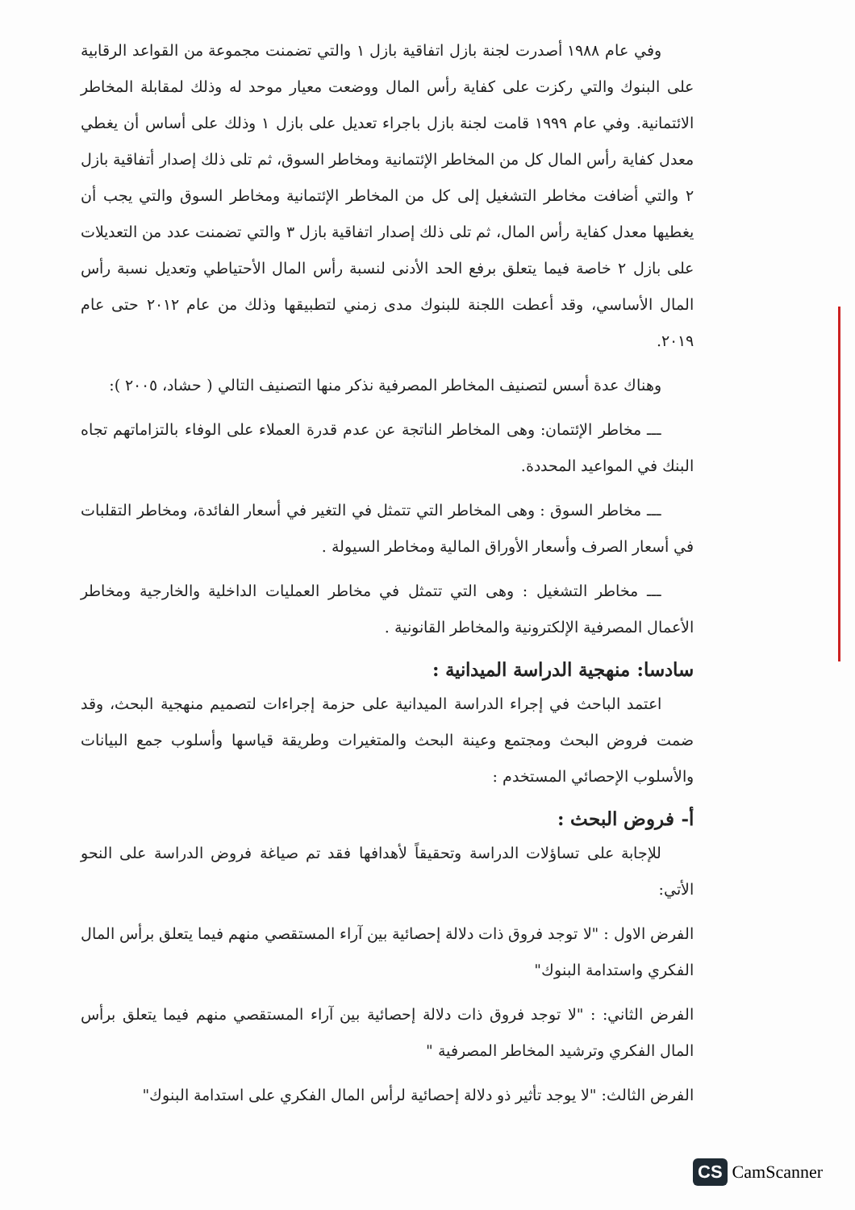وفي عام ١٩٨٨ أصدرت لجنة بازل اتفاقية بازل ١ والتي تضمنت مجموعة من القواعد الرقابية على البنوك والتي ركزت على كفاية رأس المال ووضعت معيار موحد له وذلك لمقابلة المخاطر الائتمانية. وفي عام ١٩٩٩ قامت لجنة بازل باجراء تعديل على بازل ١ وذلك على أساس أن يغطي معدل كفاية رأس المال كل من المخاطر الإئتمانية ومخاطر السوق، ثم تلى ذلك إصدار أتفاقية بازل ٢ والتي أضافت مخاطر التشغيل إلى كل من المخاطر الإئتمانية ومخاطر السوق والتي يجب أن يغطيها معدل كفاية رأس المال، ثم تلى ذلك إصدار اتفاقية بازل ٣ والتي تضمنت عدد من التعديلات على بازل ٢ خاصة فيما يتعلق برفع الحد الأدنى لنسبة رأس المال الأحتياطي وتعديل نسبة رأس المال الأساسي، وقد أعطت اللجنة للبنوك مدى زمني لتطبيقها وذلك من عام ٢٠١٢ حتى عام ٢٠١٩.
وهناك عدة أسس لتصنيف المخاطر المصرفية نذكر منها التصنيف التالي ( حشاد، ٢٠٠٥ ):
ـــ مخاطر الإئتمان: وهى المخاطر الناتجة عن عدم قدرة العملاء على الوفاء بالتزاماتهم تجاه البنك في المواعيد المحددة.
ـــ مخاطر السوق : وهى المخاطر التي تتمثل في التغير في أسعار الفائدة، ومخاطر التقلبات في أسعار الصرف وأسعار الأوراق المالية ومخاطر السيولة .
ـــ مخاطر التشغيل : وهى التي تتمثل في مخاطر العمليات الداخلية والخارجية ومخاطر الأعمال المصرفية الإلكترونية والمخاطر القانونية .
سادسا: منهجية الدراسة الميدانية :
اعتمد الباحث في إجراء الدراسة الميدانية على حزمة إجراءات لتصميم منهجية البحث، وقد ضمت فروض البحث ومجتمع وعينة البحث والمتغيرات وطريقة قياسها وأسلوب جمع البيانات والأسلوب الإحصائي المستخدم :
أ- فروض البحث :
للإجابة على تساؤلات الدراسة وتحقيقاً لأهدافها فقد تم صياغة فروض الدراسة على النحو الأتي:
الفرض الاول : "لا توجد فروق ذات دلالة إحصائية بين آراء المستقصي منهم فيما يتعلق برأس المال الفكري واستدامة البنوك"
الفرض الثاني: : "لا توجد فروق ذات دلالة إحصائية بين آراء المستقصي منهم فيما يتعلق برأس المال الفكري وترشيد المخاطر المصرفية "
الفرض الثالث: "لا يوجد تأثير ذو دلالة إحصائية لرأس المال الفكري على استدامة البنوك"
CS CamScanner